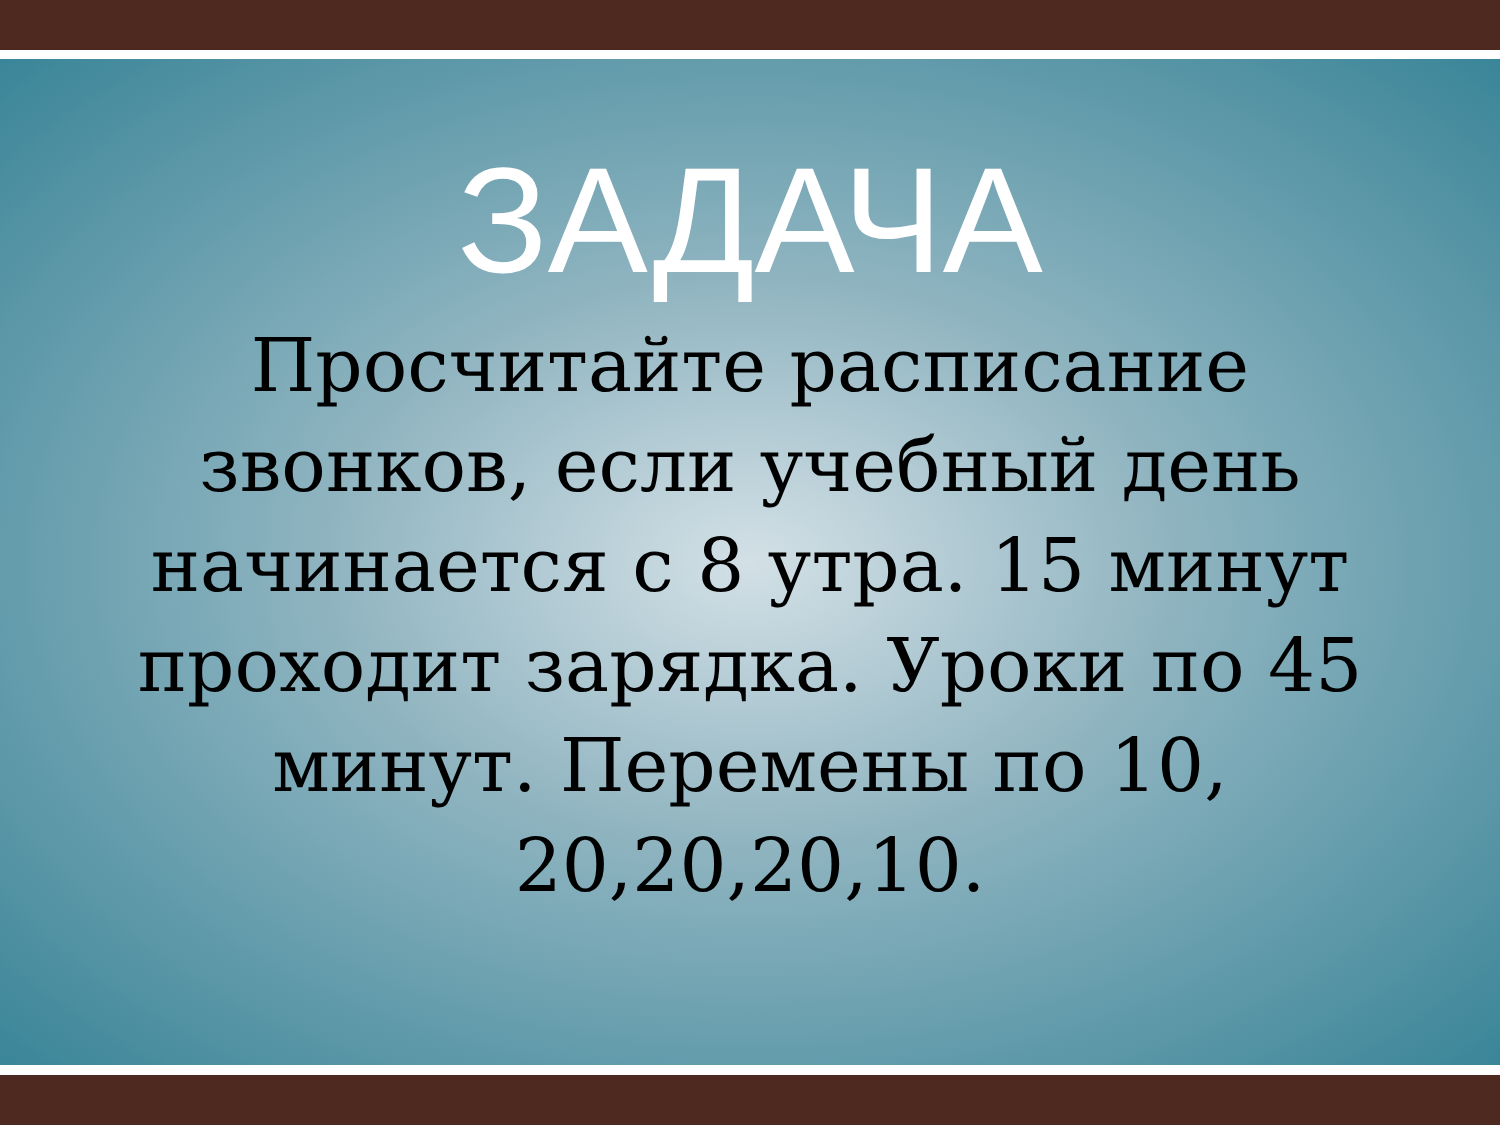ЗАДАЧА
Просчитайте расписание звонков, если учебный день начинается с 8 утра. 15 минут проходит зарядка. Уроки по 45 минут. Перемены по 10, 20,20,20,10.